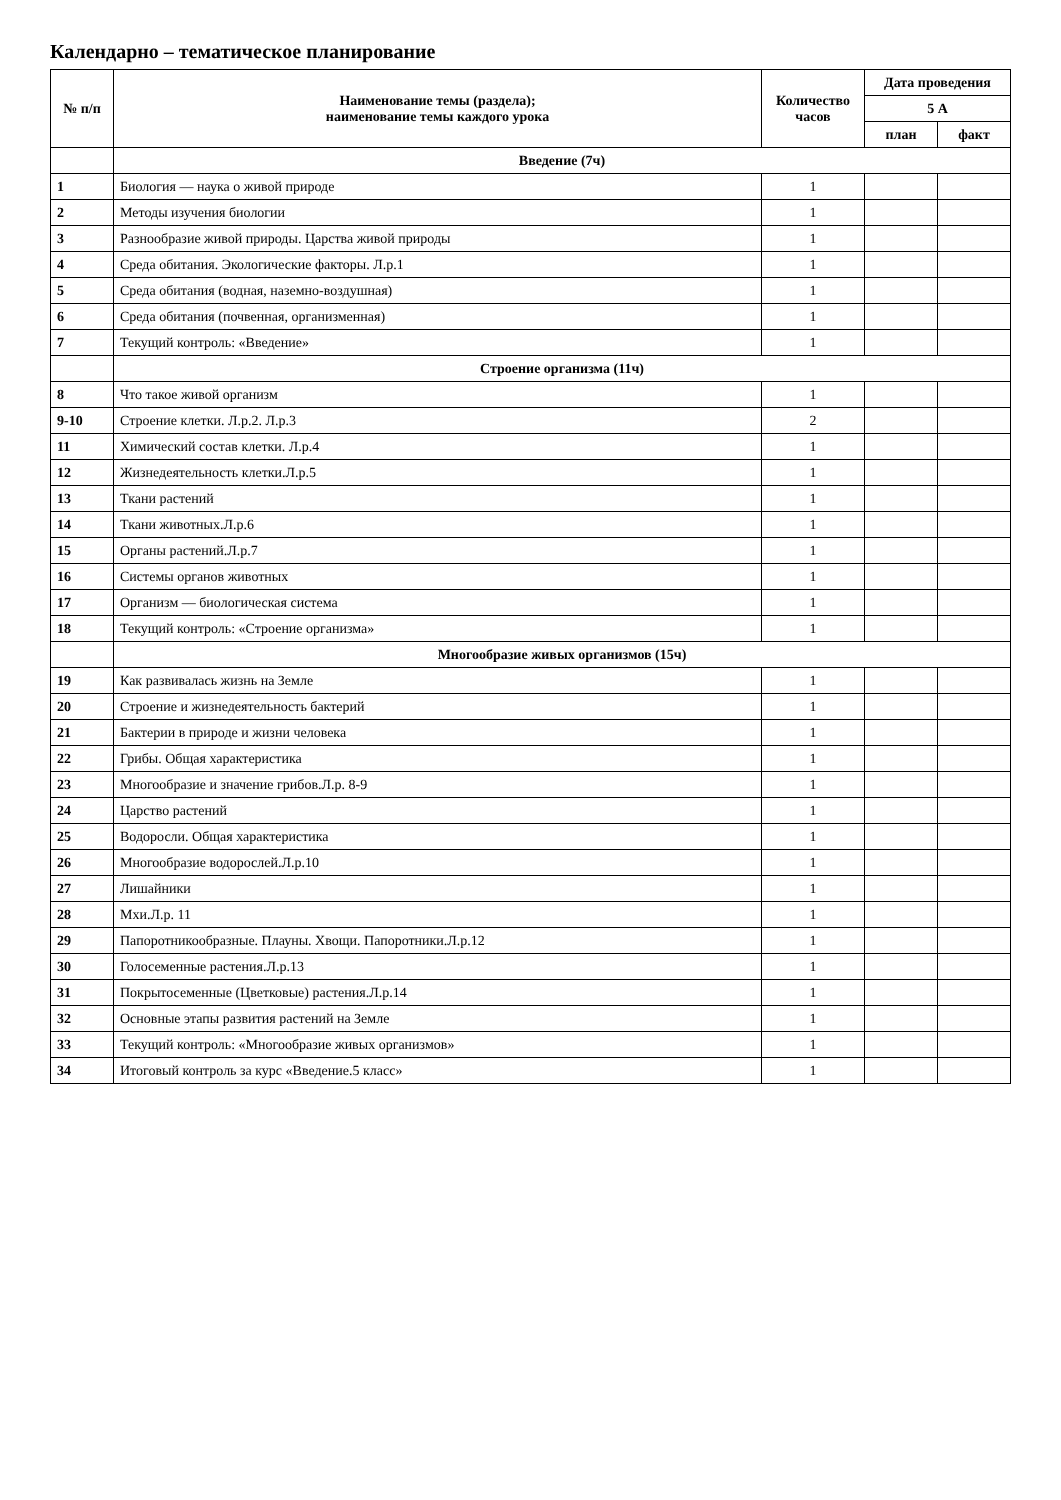Календарно – тематическое планирование
| № п/п | Наименование темы (раздела); наименование темы каждого урока | Количество часов | Дата проведения | |
| --- | --- | --- | --- | --- |
| | | | 5 А | |
| | | | план | факт |
| | Введение (7ч) | | | |
| 1 | Биология — наука о живой природе | 1 | | |
| 2 | Методы изучения биологии | 1 | | |
| 3 | Разнообразие живой природы. Царства живой природы | 1 | | |
| 4 | Среда обитания. Экологические факторы. Л.р.1 | 1 | | |
| 5 | Среда обитания (водная, наземно-воздушная) | 1 | | |
| 6 | Среда обитания (почвенная, организменная) | 1 | | |
| 7 | Текущий контроль: «Введение» | 1 | | |
| | Строение организма (11ч) | | | |
| 8 | Что такое живой организм | 1 | | |
| 9-10 | Строение клетки. Л.р.2. Л.р.3 | 2 | | |
| 11 | Химический состав клетки. Л.р.4 | 1 | | |
| 12 | Жизнедеятельность клетки.Л.р.5 | 1 | | |
| 13 | Ткани растений | 1 | | |
| 14 | Ткани животных.Л.р.6 | 1 | | |
| 15 | Органы растений.Л.р.7 | 1 | | |
| 16 | Системы органов животных | 1 | | |
| 17 | Организм — биологическая система | 1 | | |
| 18 | Текущий контроль: «Строение организма» | 1 | | |
| | Многообразие живых организмов (15ч) | | | |
| 19 | Как развивалась жизнь на Земле | 1 | | |
| 20 | Строение и жизнедеятельность бактерий | 1 | | |
| 21 | Бактерии в природе и жизни человека | 1 | | |
| 22 | Грибы. Общая характеристика | 1 | | |
| 23 | Многообразие и значение грибов.Л.р. 8-9 | 1 | | |
| 24 | Царство растений | 1 | | |
| 25 | Водоросли. Общая характеристика | 1 | | |
| 26 | Многообразие водорослей.Л.р.10 | 1 | | |
| 27 | Лишайники | 1 | | |
| 28 | Мхи.Л.р. 11 | 1 | | |
| 29 | Папоротникообразные. Плауны. Хвощи. Папоротники.Л.р.12 | 1 | | |
| 30 | Голосеменные растения.Л.р.13 | 1 | | |
| 31 | Покрытосеменные (Цветковые) растения.Л.р.14 | 1 | | |
| 32 | Основные этапы развития растений на Земле | 1 | | |
| 33 | Текущий контроль: «Многообразие живых организмов» | 1 | | |
| 34 | Итоговый контроль за курс «Введение.5 класс» | 1 | | |